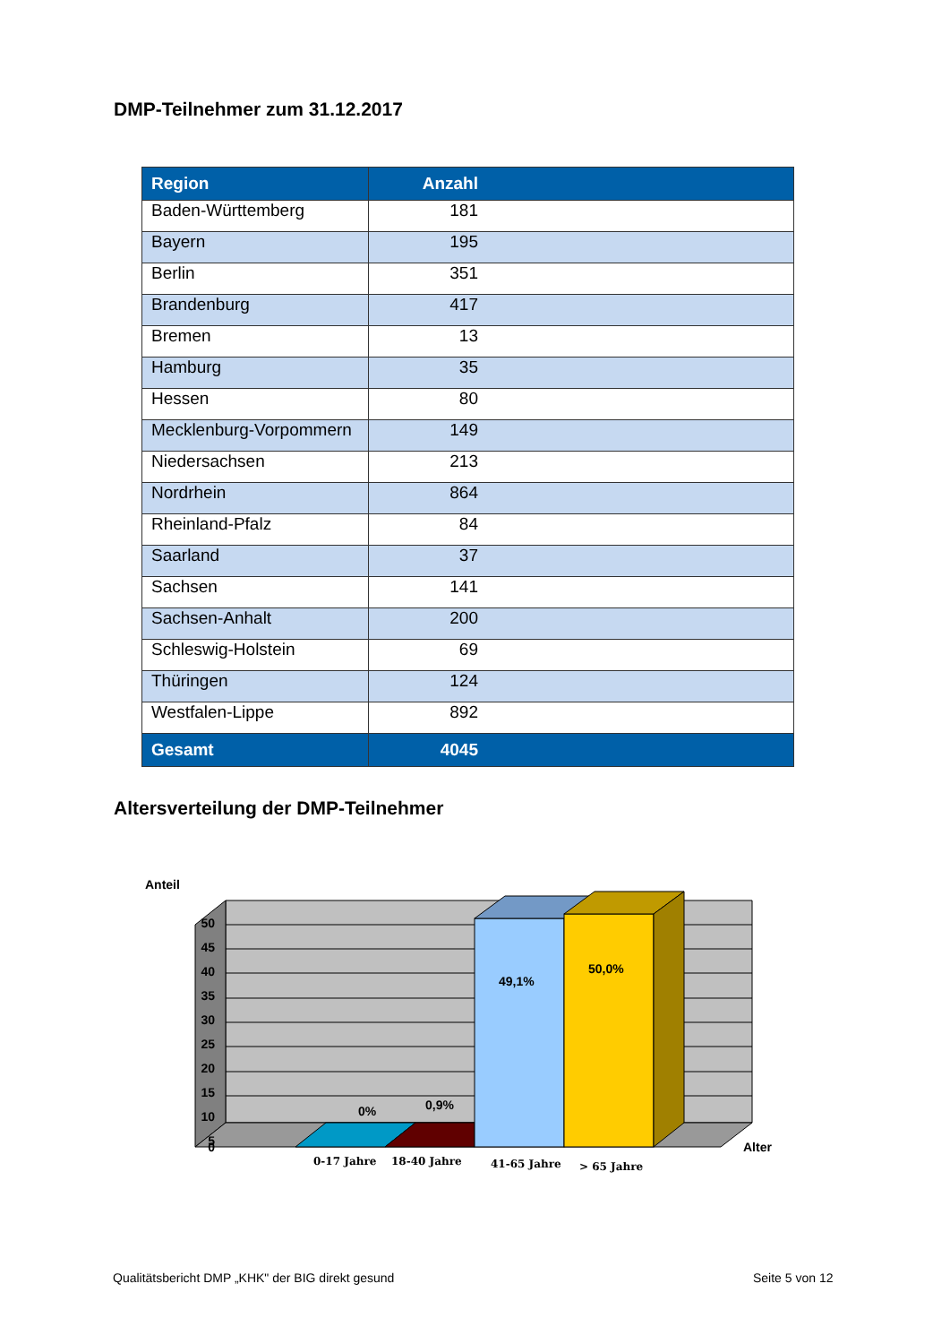DMP-Teilnehmer zum 31.12.2017
| Region | Anzahl |
| --- | --- |
| Baden-Württemberg | 181 |
| Bayern | 195 |
| Berlin | 351 |
| Brandenburg | 417 |
| Bremen | 13 |
| Hamburg | 35 |
| Hessen | 80 |
| Mecklenburg-Vorpommern | 149 |
| Niedersachsen | 213 |
| Nordrhein | 864 |
| Rheinland-Pfalz | 84 |
| Saarland | 37 |
| Sachsen | 141 |
| Sachsen-Anhalt | 200 |
| Schleswig-Holstein | 69 |
| Thüringen | 124 |
| Westfalen-Lippe | 892 |
| Gesamt | 4045 |
Altersverteilung der DMP-Teilnehmer
Anteil
50
45
40
35
30
25
20
15
10
5
0
0%
0,9%
49,1%
50,0%
Alter
0-17 Jahre
18-40 Jahre
41-65 Jahre
> 65 Jahre
Qualitätsbericht DMP „KHK" der BIG direkt gesund
Seite 5 von 12